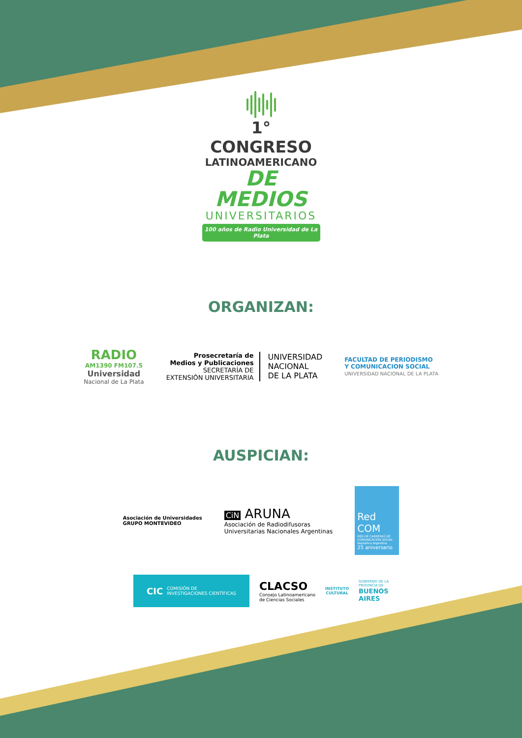1° CONGRESO
LATINOAMERICANO
DE MEDIOS
UNIVERSITARIOS
100 años de Radio Universidad de La Plata
ORGANIZAN:
RADIO
AM1390 FM107.5
Universidad
Nacional de La Plata
Prosecretaría de
Medios y Publicaciones
SECRETARÍA DE
EXTENSIÓN UNIVERSITARIA
UNIVERSIDAD
NACIONAL
DE LA PLATA
FACULTAD DE PERIODISMO
Y COMUNICACION SOCIAL
UNIVERSIDAD NACIONAL DE LA PLATA
AUSPICIAN:
Asociación de Universidades
GRUPO MONTEVIDEO
CiN ARUNA
Asociación de Radiodifusoras
Universitarias Nacionales Argentinas
Red
COM
RED DE CARRERAS DE COMUNICACIÓN SOCIAL República Argentina
25 aniversario
CIC COMISIÓN DE
INVESTIGACIONES CIENTÍFICAS
CLACSO
Consejo Latinoamericano
de Ciencias Sociales
INSTITUTO
CULTURAL
GOBIERNO DE LA
PROVINCIA DE
BUENOS
AIRES